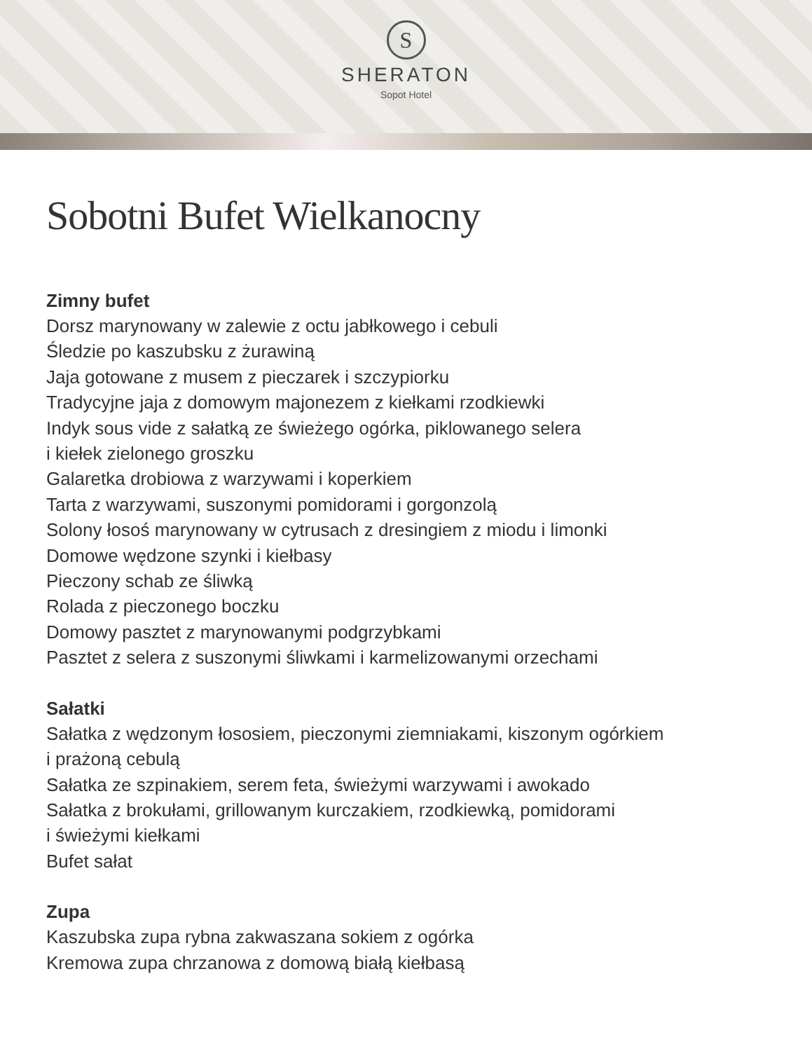S
SHERATON
Sopot Hotel
Sobotni Bufet Wielkanocny
Zimny bufet
Dorsz marynowany w zalewie z octu jabłkowego i cebuli
Śledzie po kaszubsku z żurawiną
Jaja gotowane z musem z pieczarek i szczypiorku
Tradycyjne jaja z domowym majonezem z kiełkami rzodkiewki
Indyk sous vide z sałatką ze świeżego ogórka, piklowanego selera
i kiełek zielonego groszku
Galaretka drobiowa z warzywami i koperkiem
Tarta z warzywami, suszonymi pomidorami i gorgonzolą
Solony łosoś marynowany w cytrusach z dresingiem z miodu i limonki
Domowe wędzone szynki i kiełbasy
Pieczony schab ze śliwką
Rolada z pieczonego boczku
Domowy pasztet z marynowanymi podgrzybkami
Pasztet z selera z suszonymi śliwkami i karmelizowanymi orzechami
Sałatki
Sałatka z wędzonym łososiem, pieczonymi ziemniakami, kiszonym ogórkiem
i prażoną cebulą
Sałatka ze szpinakiem, serem feta, świeżymi warzywami i awokado
Sałatka z brokułami, grillowanym kurczakiem, rzodkiewką, pomidorami
i świeżymi kiełkami
Bufet sałat
Zupa
Kaszubska zupa rybna zakwaszana sokiem z ogórka
Kremowa zupa chrzanowa z domową białą kiełbasą